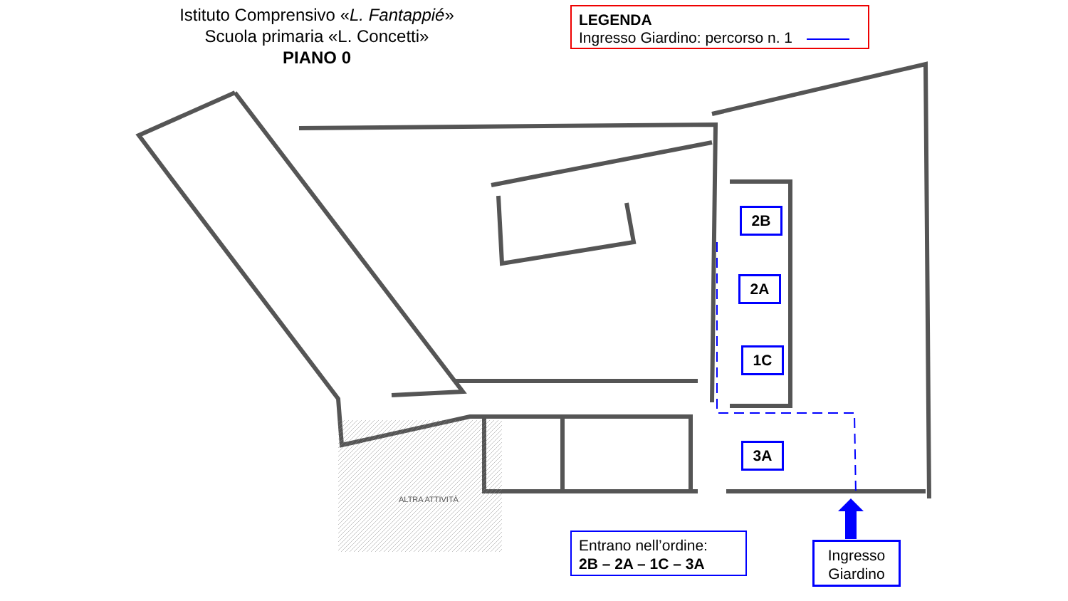ALTRA ATTIVITÀ
Istituto Comprensivo «L. Fantappié»
Scuola primaria «L. Concetti»
PIANO 0
LEGENDA
Ingresso Giardino: percorso n. 1
2B
2A
1C
3A
Entrano nell’ordine:
2B – 2A – 1C – 3A
Ingresso
Giardino